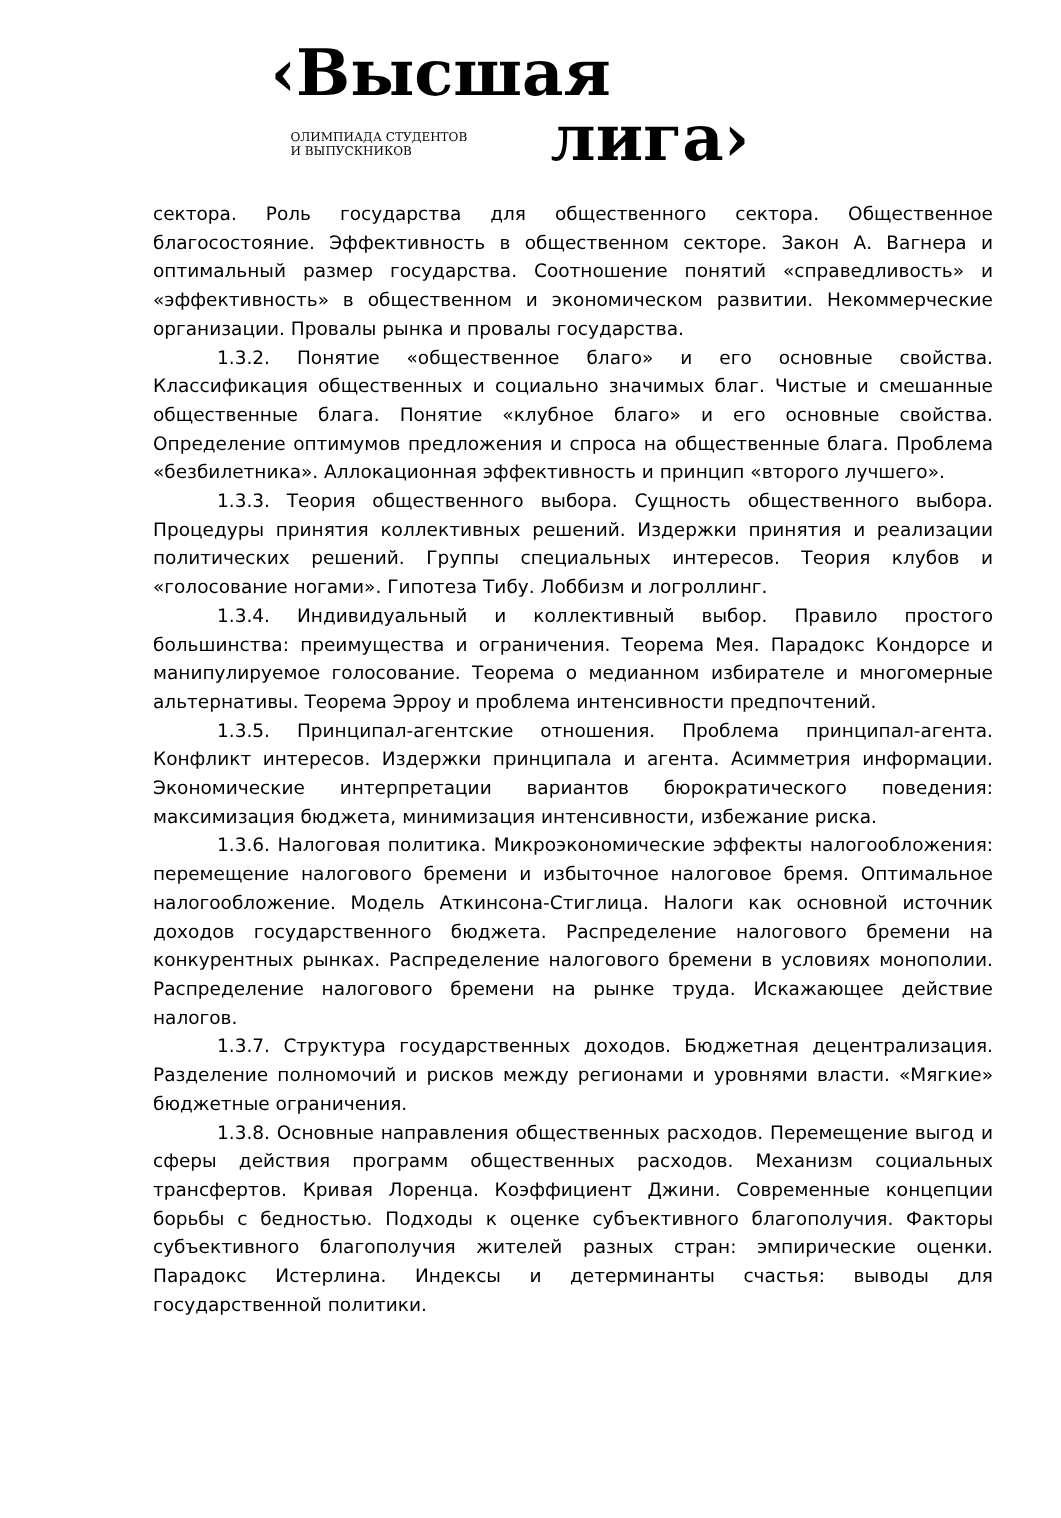‹Высшая
ОЛИМПИАДА СТУДЕНТОВ
И ВЫПУСКНИКОВ
лига›
сектора. Роль государства для общественного сектора. Общественное благосостояние. Эффективность в общественном секторе. Закон А. Вагнера и оптимальный размер государства. Соотношение понятий «справедливость» и «эффективность» в общественном и экономическом развитии. Некоммерческие организации. Провалы рынка и провалы государства.
1.3.2. Понятие «общественное благо» и его основные свойства. Классификация общественных и социально значимых благ. Чистые и смешанные общественные блага. Понятие «клубное благо» и его основные свойства. Определение оптимумов предложения и спроса на общественные блага. Проблема «безбилетника». Аллокационная эффективность и принцип «второго лучшего».
1.3.3. Теория общественного выбора. Сущность общественного выбора. Процедуры принятия коллективных решений. Издержки принятия и реализации политических решений. Группы специальных интересов. Теория клубов и «голосование ногами». Гипотеза Тибу. Лоббизм и логроллинг.
1.3.4. Индивидуальный и коллективный выбор. Правило простого большинства: преимущества и ограничения. Теорема Мея. Парадокс Кондорсе и манипулируемое голосование. Теорема о медианном избирателе и многомерные альтернативы. Теорема Эрроу и проблема интенсивности предпочтений.
1.3.5. Принципал-агентские отношения. Проблема принципал-агента. Конфликт интересов. Издержки принципала и агента. Асимметрия информации. Экономические интерпретации вариантов бюрократического поведения: максимизация бюджета, минимизация интенсивности, избежание риска.
1.3.6. Налоговая политика. Микроэкономические эффекты налогообложения: перемещение налогового бремени и избыточное налоговое бремя. Оптимальное налогообложение. Модель Аткинсона-Стиглица. Налоги как основной источник доходов государственного бюджета. Распределение налогового бремени на конкурентных рынках. Распределение налогового бремени в условиях монополии. Распределение налогового бремени на рынке труда. Искажающее действие налогов.
1.3.7. Структура государственных доходов. Бюджетная децентрализация. Разделение полномочий и рисков между регионами и уровнями власти. «Мягкие» бюджетные ограничения.
1.3.8. Основные направления общественных расходов. Перемещение выгод и сферы действия программ общественных расходов. Механизм социальных трансфертов. Кривая Лоренца. Коэффициент Джини. Современные концепции борьбы с бедностью. Подходы к оценке субъективного благополучия. Факторы субъективного благополучия жителей разных стран: эмпирические оценки. Парадокс Истерлина. Индексы и детерминанты счастья: выводы для государственной политики.